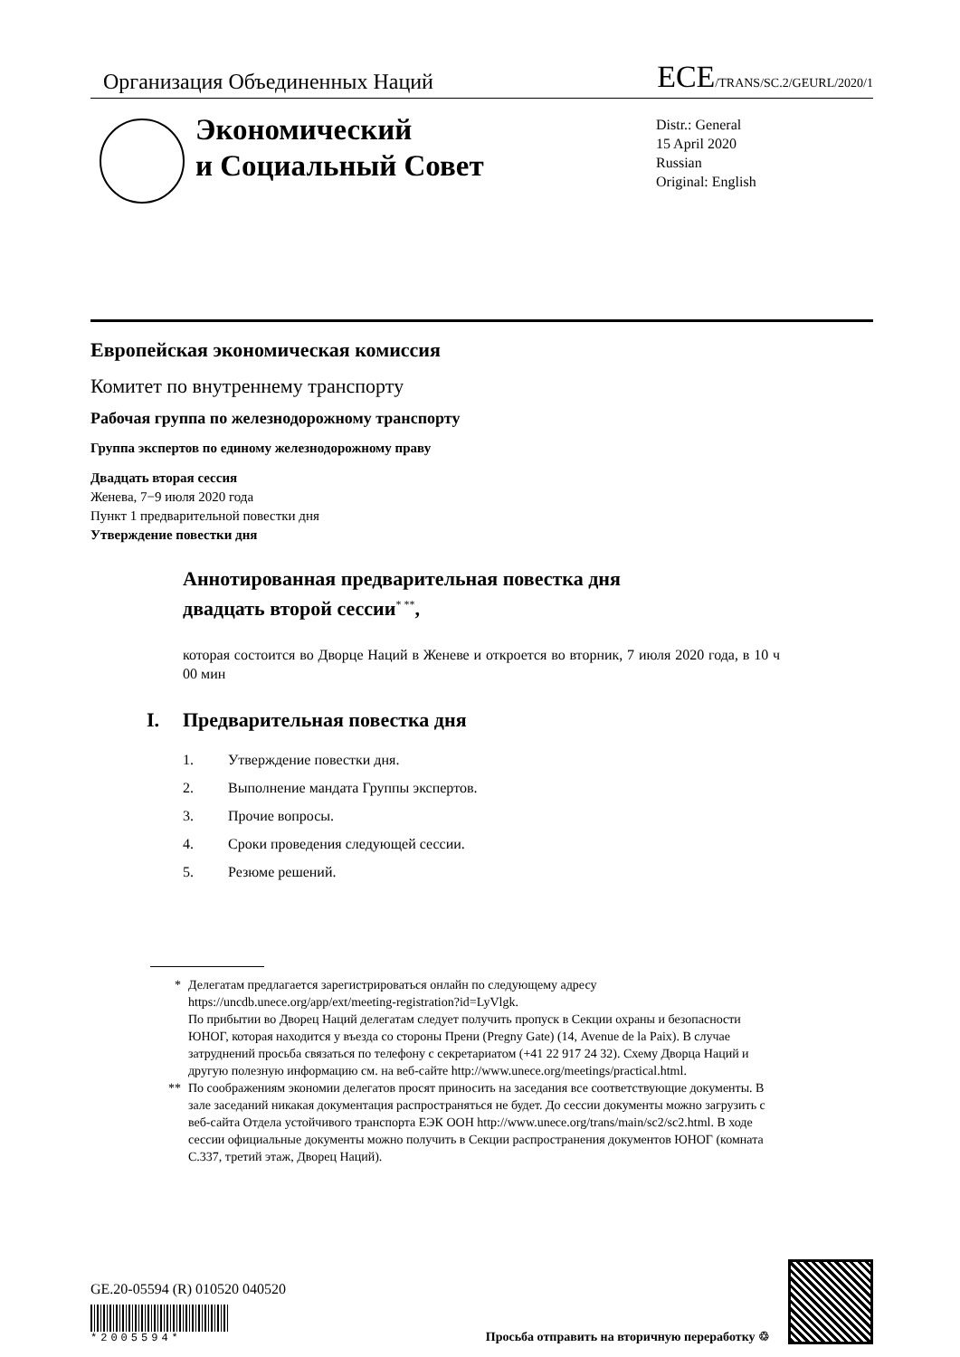Организация Объединенных Наций
ECE/TRANS/SC.2/GEURL/2020/1
Экономический
и Социальный Совет
Distr.: General
15 April 2020
Russian
Original: English
Европейская экономическая комиссия
Комитет по внутреннему транспорту
Рабочая группа по железнодорожному транспорту
Группа экспертов по единому железнодорожному праву
Двадцать вторая сессия
Женева, 7−9 июля 2020 года
Пункт 1 предварительной повестки дня
Утверждение повестки дня
Аннотированная предварительная повестка дня
двадцать второй сессии<sup>* **</sup>,
которая состоится во Дворце Наций в Женеве и откроется во вторник, 7 июля 2020 года, в 10 ч 00 мин
I. Предварительная повестка дня
1. Утверждение повестки дня.
2. Выполнение мандата Группы экспертов.
3. Прочие вопросы.
4. Сроки проведения следующей сессии.
5. Резюме решений.
* Делегатам предлагается зарегистрироваться онлайн по следующему адресу https://uncdb.unece.org/app/ext/meeting-registration?id=LyVlgk.
По прибытии во Дворец Наций делегатам следует получить пропуск в Секции охраны и безопасности ЮНОГ, которая находится у въезда со стороны Прени (Pregny Gate) (14, Avenue de la Paix). В случае затруднений просьба связаться по телефону с секретариатом (+41 22 917 24 32). Схему Дворца Наций и другую полезную информацию см. на веб-сайте http://www.unece.org/meetings/practical.html.
** По соображениям экономии делегатов просят приносить на заседания все соответствующие документы. В зале заседаний никакая документация распространяться не будет. До сессии документы можно загрузить с веб-сайта Отдела устойчивого транспорта ЕЭК ООН http://www.unece.org/trans/main/sc2/sc2.html. В ходе сессии официальные документы можно получить в Секции распространения документов ЮНОГ (комната C.337, третий этаж, Дворец Наций).
GE.20-05594 (R) 010520 040520
*2005594*
Просьба отправить на вторичную переработку ♲